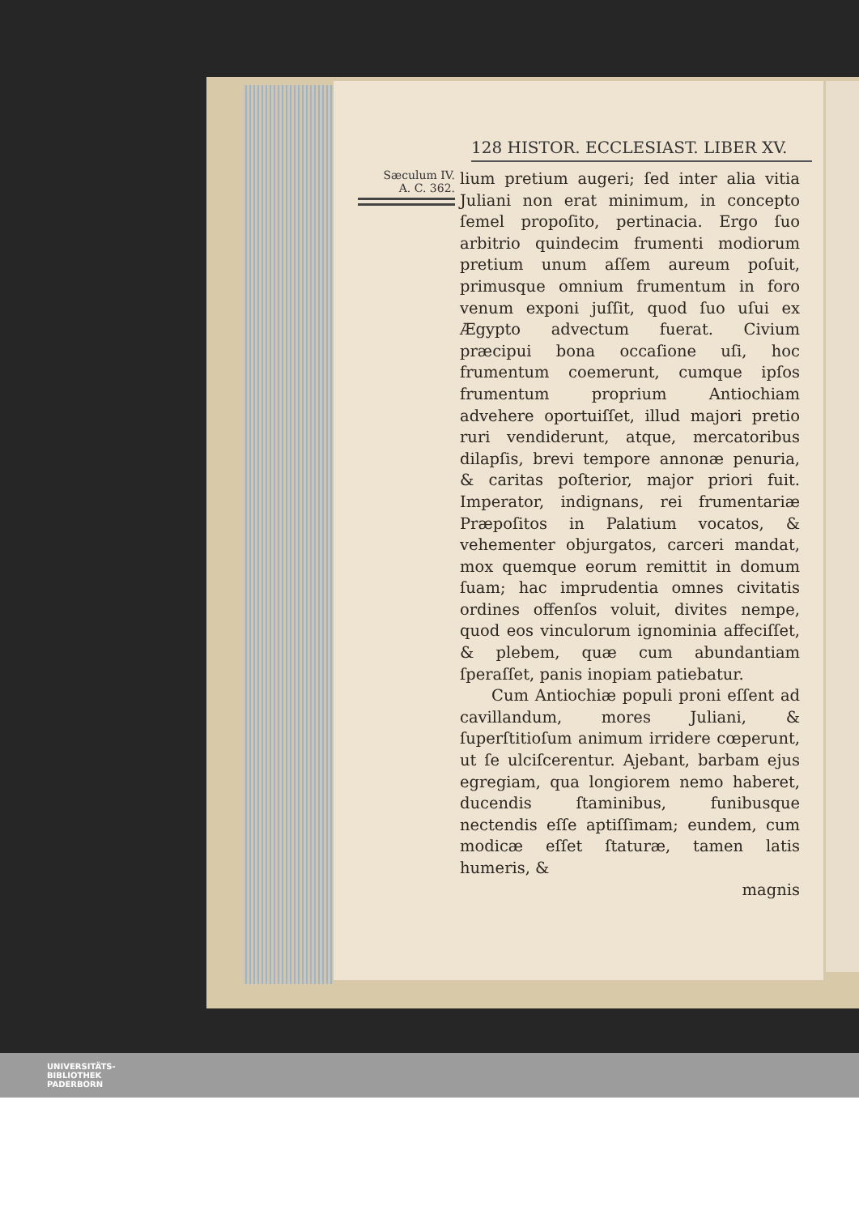128 HISTOR. ECCLESIAST. LIBER XV.
Sæculum IV.
A. C. 362.
lium pretium augeri; ſed inter alia vitia Juliani non erat minimum, in concepto ſemel propoſito, pertinacia. Ergo ſuo arbitrio quindecim frumenti modiorum pretium unum aſſem aureum poſuit, primusque omnium frumentum in foro venum exponi juſſit, quod ſuo uſui ex Ægypto advectum fuerat. Civium præcipui bona occaſione uſi, hoc frumentum coemerunt, cumque ipſos frumentum proprium Antiochiam advehere oportuiſſet, illud majori pretio ruri vendiderunt, atque, mercatoribus dilapſis, brevi tempore annonæ penuria, & caritas poſterior, major priori fuit. Imperator, indignans, rei frumentariæ Præpoſitos in Palatium vocatos, & vehementer objurgatos, carceri mandat, mox quemque eorum remittit in domum ſuam; hac imprudentia omnes civitatis ordines offenſos voluit, divites nempe, quod eos vinculorum ignominia affeciſſet, & plebem, quæ cum abundantiam ſperaſſet, panis inopiam patiebatur.
Cum Antiochiæ populi proni eſſent ad cavillandum, mores Juliani, & ſuperſtitioſum animum irridere cœperunt, ut ſe ulciſcerentur. Ajebant, barbam ejus egregiam, qua longiorem nemo haberet, ducendis ſtaminibus, funibusque nectendis eſſe aptiſſimam; eundem, cum modicæ eſſet ſtaturæ, tamen latis humeris, &
magnis
UNIVERSITÄTS-
BIBLIOTHEK
PADERBORN